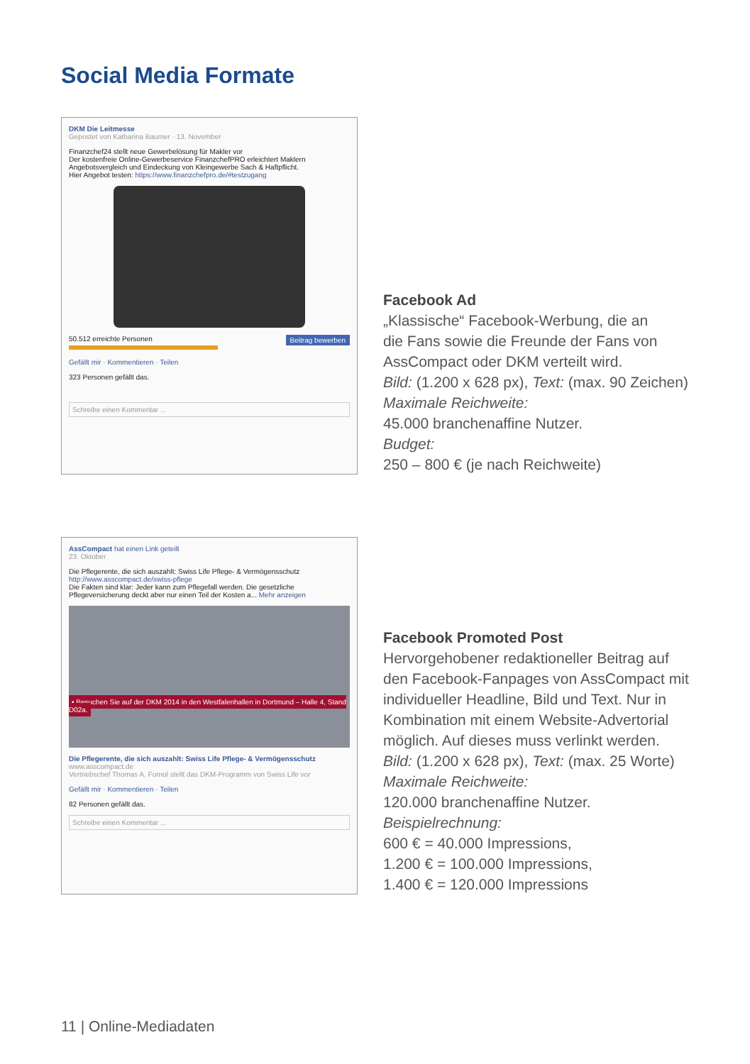Social Media Formate
DKM Die Leitmesse
Gepostet von Katharina Baumer · 13. November
Finanzchef24 stellt neue Gewerbelösung für Makler vor
Der kostenfreie Online-Gewerbeservice FinanzchefPRO erleichtert Maklern Angebotsvergleich und Eindeckung von Kleingewerbe Sach & Haftpflicht.
Hier Angebot testen: https://www.finanzchefpro.de/#testzugang
50.512 erreichte Personen Beitrag bewerben
Gefällt mir · Kommentieren · Teilen
323 Personen gefällt das.
Schreibe einen Kommentar ...
Facebook Ad
„Klassische“ Facebook-Werbung, die an
die Fans sowie die Freunde der Fans von
AssCompact oder DKM verteilt wird.
Bild: (1.200 x 628 px), Text: (max. 90 Zeichen)
Maximale Reichweite:
45.000 branchenaffine Nutzer.
Budget:
250 – 800 € (je nach Reichweite)
AssCompact hat einen Link geteilt
23. Oktober
Die Pflegerente, die sich auszahlt: Swiss Life Pflege- & Vermögensschutz
http://www.asscompact.de/swiss-pflege
Die Fakten sind klar: Jeder kann zum Pflegefall werden. Die gesetzliche Pflegeversicherung deckt aber nur einen Teil der Kosten a... Mehr anzeigen
• Besuchen Sie auf der DKM 2014 in den Westfalenhallen in Dortmund – Halle 4, Stand D02a.
Die Pflegerente, die sich auszahlt: Swiss Life Pflege- & Vermögensschutz
www.asscompact.de
Vertriebschef Thomas A. Fornol stellt das DKM-Programm von Swiss Life vor
Gefällt mir · Kommentieren · Teilen
82 Personen gefällt das.
Schreibe einen Kommentar ...
Facebook Promoted Post
Hervorgehobener redaktioneller Beitrag auf
den Facebook-Fanpages von AssCompact mit
individueller Headline, Bild und Text. Nur in
Kombination mit einem Website-Advertorial
möglich. Auf dieses muss verlinkt werden.
Bild: (1.200 x 628 px), Text: (max. 25 Worte)
Maximale Reichweite:
120.000 branchenaffine Nutzer.
Beispielrechnung:
600 € = 40.000 Impressions,
1.200 € = 100.000 Impressions,
1.400 € = 120.000 Impressions
11 | Online-Mediadaten